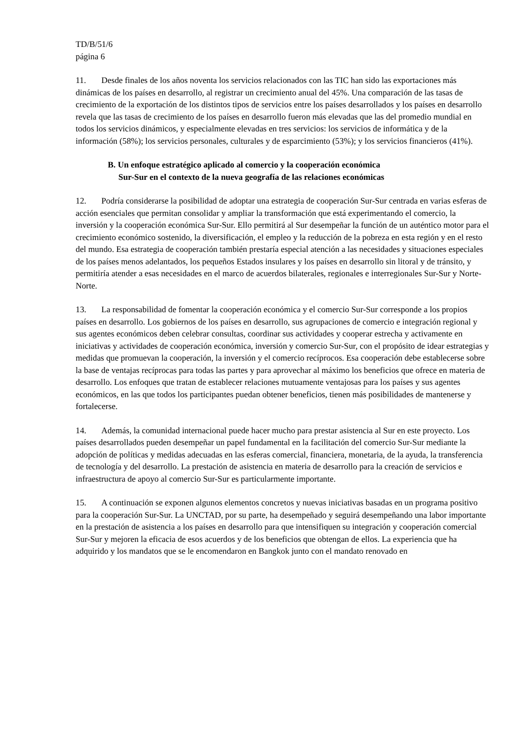TD/B/51/6
página 6
11. Desde finales de los años noventa los servicios relacionados con las TIC han sido las exportaciones más dinámicas de los países en desarrollo, al registrar un crecimiento anual del 45%. Una comparación de las tasas de crecimiento de la exportación de los distintos tipos de servicios entre los países desarrollados y los países en desarrollo revela que las tasas de crecimiento de los países en desarrollo fueron más elevadas que las del promedio mundial en todos los servicios dinámicos, y especialmente elevadas en tres servicios: los servicios de informática y de la información (58%); los servicios personales, culturales y de esparcimiento (53%); y los servicios financieros (41%).
B. Un enfoque estratégico aplicado al comercio y la cooperación económica
Sur-Sur en el contexto de la nueva geografía de las relaciones económicas
12. Podría considerarse la posibilidad de adoptar una estrategia de cooperación Sur-Sur centrada en varias esferas de acción esenciales que permitan consolidar y ampliar la transformación que está experimentando el comercio, la inversión y la cooperación económica Sur-Sur. Ello permitirá al Sur desempeñar la función de un auténtico motor para el crecimiento económico sostenido, la diversificación, el empleo y la reducción de la pobreza en esta región y en el resto del mundo. Esa estrategia de cooperación también prestaría especial atención a las necesidades y situaciones especiales de los países menos adelantados, los pequeños Estados insulares y los países en desarrollo sin litoral y de tránsito, y permitiría atender a esas necesidades en el marco de acuerdos bilaterales, regionales e interregionales Sur-Sur y Norte-Norte.
13. La responsabilidad de fomentar la cooperación económica y el comercio Sur-Sur corresponde a los propios países en desarrollo. Los gobiernos de los países en desarrollo, sus agrupaciones de comercio e integración regional y sus agentes económicos deben celebrar consultas, coordinar sus actividades y cooperar estrecha y activamente en iniciativas y actividades de cooperación económica, inversión y comercio Sur-Sur, con el propósito de idear estrategias y medidas que promuevan la cooperación, la inversión y el comercio recíprocos. Esa cooperación debe establecerse sobre la base de ventajas recíprocas para todas las partes y para aprovechar al máximo los beneficios que ofrece en materia de desarrollo. Los enfoques que tratan de establecer relaciones mutuamente ventajosas para los países y sus agentes económicos, en las que todos los participantes puedan obtener beneficios, tienen más posibilidades de mantenerse y fortalecerse.
14. Además, la comunidad internacional puede hacer mucho para prestar asistencia al Sur en este proyecto. Los países desarrollados pueden desempeñar un papel fundamental en la facilitación del comercio Sur-Sur mediante la adopción de políticas y medidas adecuadas en las esferas comercial, financiera, monetaria, de la ayuda, la transferencia de tecnología y del desarrollo. La prestación de asistencia en materia de desarrollo para la creación de servicios e infraestructura de apoyo al comercio Sur-Sur es particularmente importante.
15. A continuación se exponen algunos elementos concretos y nuevas iniciativas basadas en un programa positivo para la cooperación Sur-Sur. La UNCTAD, por su parte, ha desempeñado y seguirá desempeñando una labor importante en la prestación de asistencia a los países en desarrollo para que intensifiquen su integración y cooperación comercial Sur-Sur y mejoren la eficacia de esos acuerdos y de los beneficios que obtengan de ellos. La experiencia que ha adquirido y los mandatos que se le encomendaron en Bangkok junto con el mandato renovado en